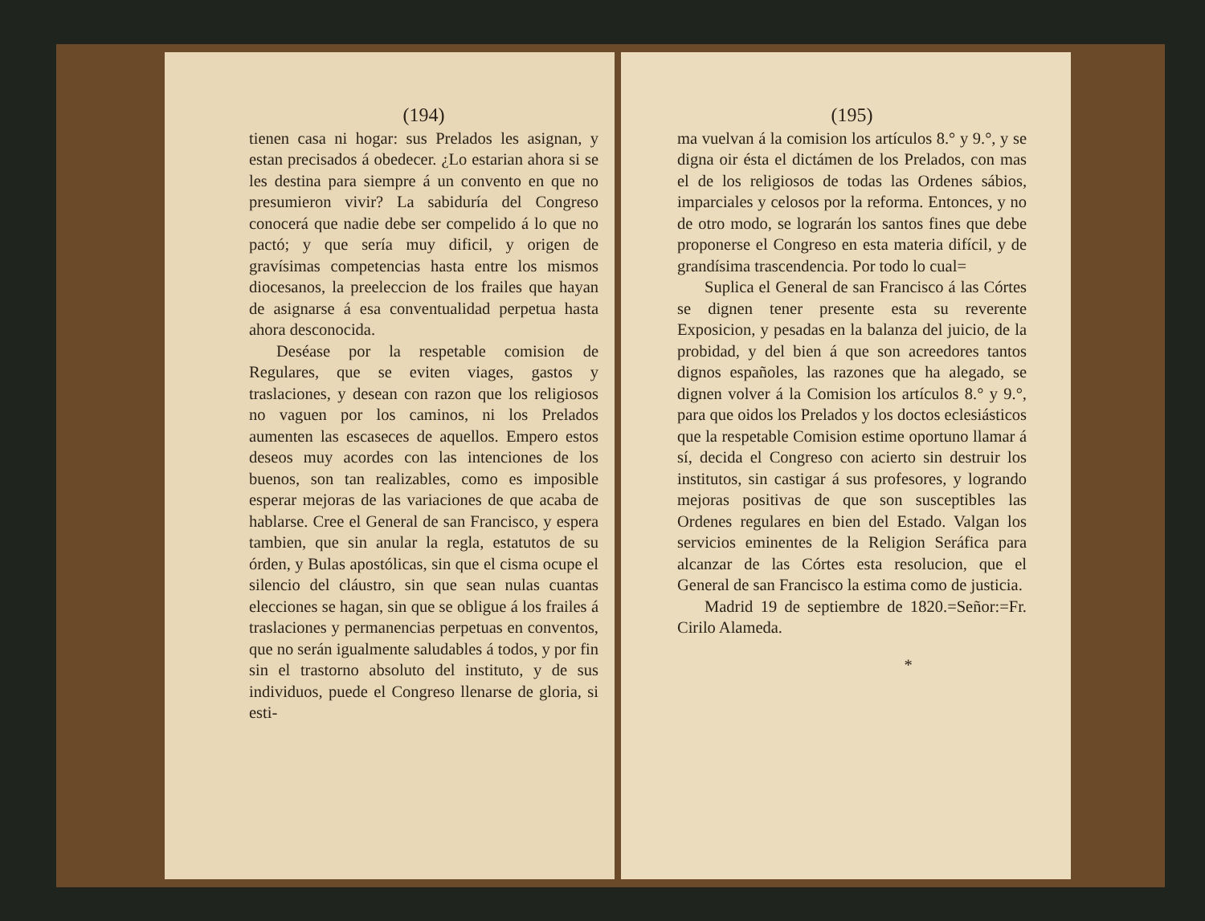(194)
tienen casa ni hogar: sus Prelados les asignan, y estan precisados á obedecer. ¿Lo estarian ahora si se les destina para siempre á un convento en que no presumieron vivir? La sabiduría del Congreso conocerá que nadie debe ser compelido á lo que no pactó; y que sería muy dificil, y origen de gravísimas competencias hasta entre los mismos diocesanos, la preeleccion de los frailes que hayan de asignarse á esa conventualidad perpetua hasta ahora desconocida.
Deséase por la respetable comision de Regulares, que se eviten viages, gastos y traslaciones, y desean con razon que los religiosos no vaguen por los caminos, ni los Prelados aumenten las escaseces de aquellos. Empero estos deseos muy acordes con las intenciones de los buenos, son tan realizables, como es imposible esperar mejoras de las variaciones de que acaba de hablarse. Cree el General de san Francisco, y espera tambien, que sin anular la regla, estatutos de su órden, y Bulas apostólicas, sin que el cisma ocupe el silencio del cláustro, sin que sean nulas cuantas elecciones se hagan, sin que se obligue á los frailes á traslaciones y permanencias perpetuas en conventos, que no serán igualmente saludables á todos, y por fin sin el trastorno absoluto del instituto, y de sus individuos, puede el Congreso llenarse de gloria, si esti-
(195)
ma vuelvan á la comision los artículos 8.° y 9.°, y se digna oir ésta el dictámen de los Prelados, con mas el de los religiosos de todas las Ordenes sábios, imparciales y celosos por la reforma. Entonces, y no de otro modo, se lograrán los santos fines que debe proponerse el Congreso en esta materia difícil, y de grandísima trascendencia. Por todo lo cual=
Suplica el General de san Francisco á las Córtes se dignen tener presente esta su reverente Exposicion, y pesadas en la balanza del juicio, de la probidad, y del bien á que son acreedores tantos dignos españoles, las razones que ha alegado, se dignen volver á la Comision los artículos 8.° y 9.°, para que oidos los Prelados y los doctos eclesiásticos que la respetable Comision estime oportuno llamar á sí, decida el Congreso con acierto sin destruir los institutos, sin castigar á sus profesores, y logrando mejoras positivas de que son susceptibles las Ordenes regulares en bien del Estado. Valgan los servicios eminentes de la Religion Seráfica para alcanzar de las Córtes esta resolucion, que el General de san Francisco la estima como de justicia.
Madrid 19 de septiembre de 1820.=Señor:=Fr. Cirilo Alameda.
*